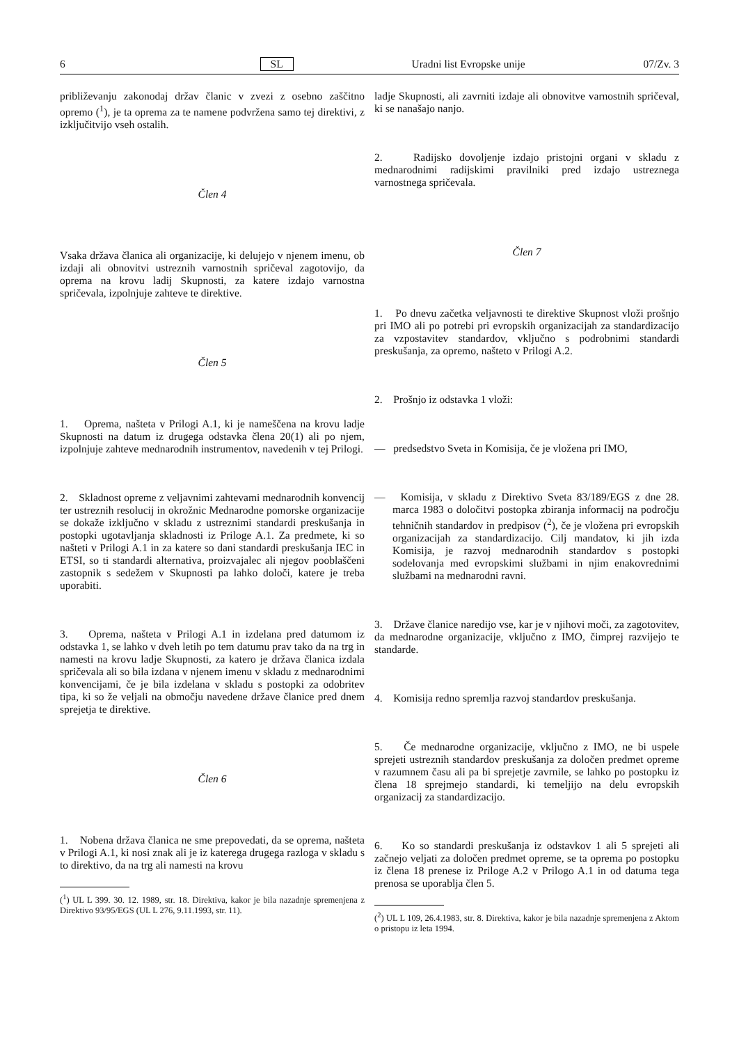6 SL Uradni list Evropske unije 07/Zv. 3
približevanju zakonodaj držav članic v zvezi z osebno zaščitno opremo (<sup>1</sup>), je ta oprema za te namene podvržena samo tej direktivi, z izključitvijo vseh ostalih.
Člen 4
Vsaka država članica ali organizacije, ki delujejo v njenem imenu, ob izdaji ali obnovitvi ustreznih varnostnih spričeval zagotovijo, da oprema na krovu ladij Skupnosti, za katere izdajo varnostna spričevala, izpolnjuje zahteve te direktive.
Člen 5
1. Oprema, našteta v Prilogi A.1, ki je nameščena na krovu ladje Skupnosti na datum iz drugega odstavka člena 20(1) ali po njem, izpolnjuje zahteve mednarodnih instrumentov, navedenih v tej Prilogi.
2. Skladnost opreme z veljavnimi zahtevami mednarodnih konvencij ter ustreznih resolucij in okrožnic Mednarodne pomorske organizacije se dokaže izključno v skladu z ustreznimi standardi preskušanja in postopki ugotavljanja skladnosti iz Priloge A.1. Za predmete, ki so našteti v Prilogi A.1 in za katere so dani standardi preskušanja IEC in ETSI, so ti standardi alternativa, proizvajalec ali njegov pooblaščeni zastopnik s sedežem v Skupnosti pa lahko določi, katere je treba uporabiti.
3. Oprema, našteta v Prilogi A.1 in izdelana pred datumom iz odstavka 1, se lahko v dveh letih po tem datumu prav tako da na trg in namesti na krovu ladje Skupnosti, za katero je država članica izdala spričevala ali so bila izdana v njenem imenu v skladu z mednarodnimi konvencijami, če je bila izdelana v skladu s postopki za odobritev tipa, ki so že veljali na območju navedene države članice pred dnem sprejetja te direktive.
Člen 6
1. Nobena država članica ne sme prepovedati, da se oprema, našteta v Prilogi A.1, ki nosi znak ali je iz katerega drugega razloga v skladu s to direktivo, da na trg ali namesti na krovu
(<sup>1</sup>) UL L 399. 30. 12. 1989, str. 18. Direktiva, kakor je bila nazadnje spremenjena z Direktivo 93/95/EGS (UL L 276, 9.11.1993, str. 11).
ladje Skupnosti, ali zavrniti izdaje ali obnovitve varnostnih spričeval, ki se nanašajo nanjo.
2. Radijsko dovoljenje izdajo pristojni organi v skladu z mednarodnimi radijskimi pravilniki pred izdajo ustreznega varnostnega spričevala.
Člen 7
1. Po dnevu začetka veljavnosti te direktive Skupnost vloži prošnjo pri IMO ali po potrebi pri evropskih organizacijah za standardizacijo za vzpostavitev standardov, vključno s podrobnimi standardi preskušanja, za opremo, našteto v Prilogi A.2.
2. Prošnjo iz odstavka 1 vloži:
— predsedstvo Sveta in Komisija, če je vložena pri IMO,
— Komisija, v skladu z Direktivo Sveta 83/189/EGS z dne 28. marca 1983 o določitvi postopka zbiranja informacij na področju tehničnih standardov in predpisov (<sup>2</sup>), če je vložena pri evropskih organizacijah za standardizacijo. Cilj mandatov, ki jih izda Komisija, je razvoj mednarodnih standardov s postopki sodelovanja med evropskimi službami in njim enakovrednimi službami na mednarodni ravni.
3. Države članice naredijo vse, kar je v njihovi moči, za zagotovitev, da mednarodne organizacije, vključno z IMO, čimprej razvijejo te standarde.
4. Komisija redno spremlja razvoj standardov preskušanja.
5. Če mednarodne organizacije, vključno z IMO, ne bi uspele sprejeti ustreznih standardov preskušanja za določen predmet opreme v razumnem času ali pa bi sprejetje zavrnile, se lahko po postopku iz člena 18 sprejmejo standardi, ki temeljijo na delu evropskih organizacij za standardizacijo.
6. Ko so standardi preskušanja iz odstavkov 1 ali 5 sprejeti ali začnejo veljati za določen predmet opreme, se ta oprema po postopku iz člena 18 prenese iz Priloge A.2 v Prilogo A.1 in od datuma tega prenosa se uporablja člen 5.
(<sup>2</sup>) UL L 109, 26.4.1983, str. 8. Direktiva, kakor je bila nazadnje spremenjena z Aktom o pristopu iz leta 1994.